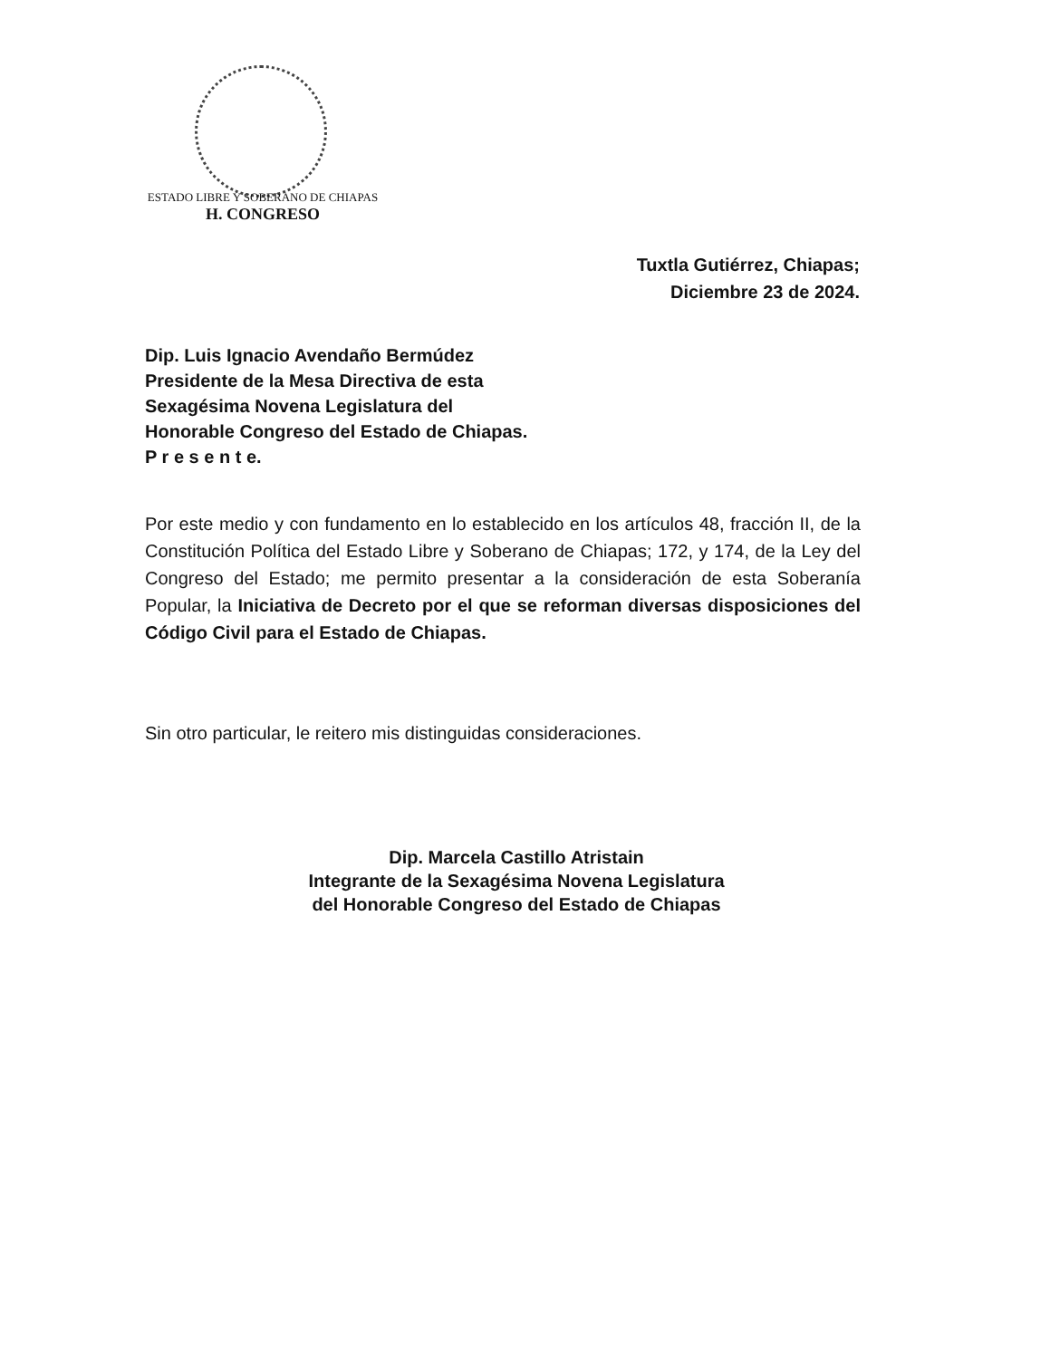ESTADO LIBRE Y SOBERANO DE CHIAPAS
H. CONGRESO
Tuxtla Gutiérrez, Chiapas;
Diciembre 23 de 2024.
Dip. Luis Ignacio Avendaño Bermúdez
Presidente de la Mesa Directiva de esta
Sexagésima Novena Legislatura del
Honorable Congreso del Estado de Chiapas.
P r e s e n t e.
Por este medio y con fundamento en lo establecido en los artículos 48, fracción II, de la Constitución Política del Estado Libre y Soberano de Chiapas; 172, y 174, de la Ley del Congreso del Estado; me permito presentar a la consideración de esta Soberanía Popular, la Iniciativa de Decreto por el que se reforman diversas disposiciones del Código Civil para el Estado de Chiapas.
Sin otro particular, le reitero mis distinguidas consideraciones.
Dip. Marcela Castillo Atristain
Integrante de la Sexagésima Novena Legislatura
del Honorable Congreso del Estado de Chiapas